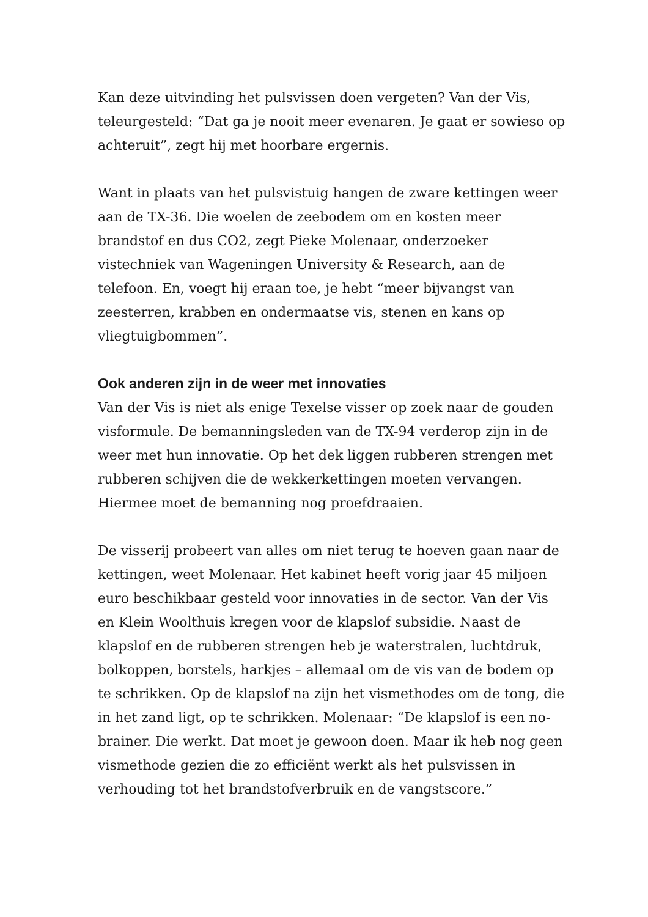Kan deze uitvinding het pulsvissen doen vergeten? Van der Vis, teleurgesteld: “Dat ga je nooit meer evenaren. Je gaat er sowieso op achteruit”, zegt hij met hoorbare ergernis.
Want in plaats van het pulsvistuig hangen de zware kettingen weer aan de TX-36. Die woelen de zeebodem om en kosten meer brandstof en dus CO2, zegt Pieke Molenaar, onderzoeker vistechniek van Wageningen University & Research, aan de telefoon. En, voegt hij eraan toe, je hebt “meer bijvangst van zeesterren, krabben en ondermaatse vis, stenen en kans op vliegtuigbommen”.
Ook anderen zijn in de weer met innovaties
Van der Vis is niet als enige Texelse visser op zoek naar de gouden visformule. De bemanningsleden van de TX-94 verderop zijn in de weer met hun innovatie. Op het dek liggen rubberen strengen met rubberen schijven die de wekkerkettingen moeten vervangen. Hiermee moet de bemanning nog proefdraaien.
De visserij probeert van alles om niet terug te hoeven gaan naar de kettingen, weet Molenaar. Het kabinet heeft vorig jaar 45 miljoen euro beschikbaar gesteld voor innovaties in de sector. Van der Vis en Klein Woolthuis kregen voor de klapslof subsidie. Naast de klapslof en de rubberen strengen heb je waterstralen, luchtdruk, bolkoppen, borstels, harkjes – allemaal om de vis van de bodem op te schrikken. Op de klapslof na zijn het vismethodes om de tong, die in het zand ligt, op te schrikken. Molenaar: “De klapslof is een no-brainer. Die werkt. Dat moet je gewoon doen. Maar ik heb nog geen vismethode gezien die zo efficiënt werkt als het pulsvissen in verhouding tot het brandstofverbruik en de vangstscore.”